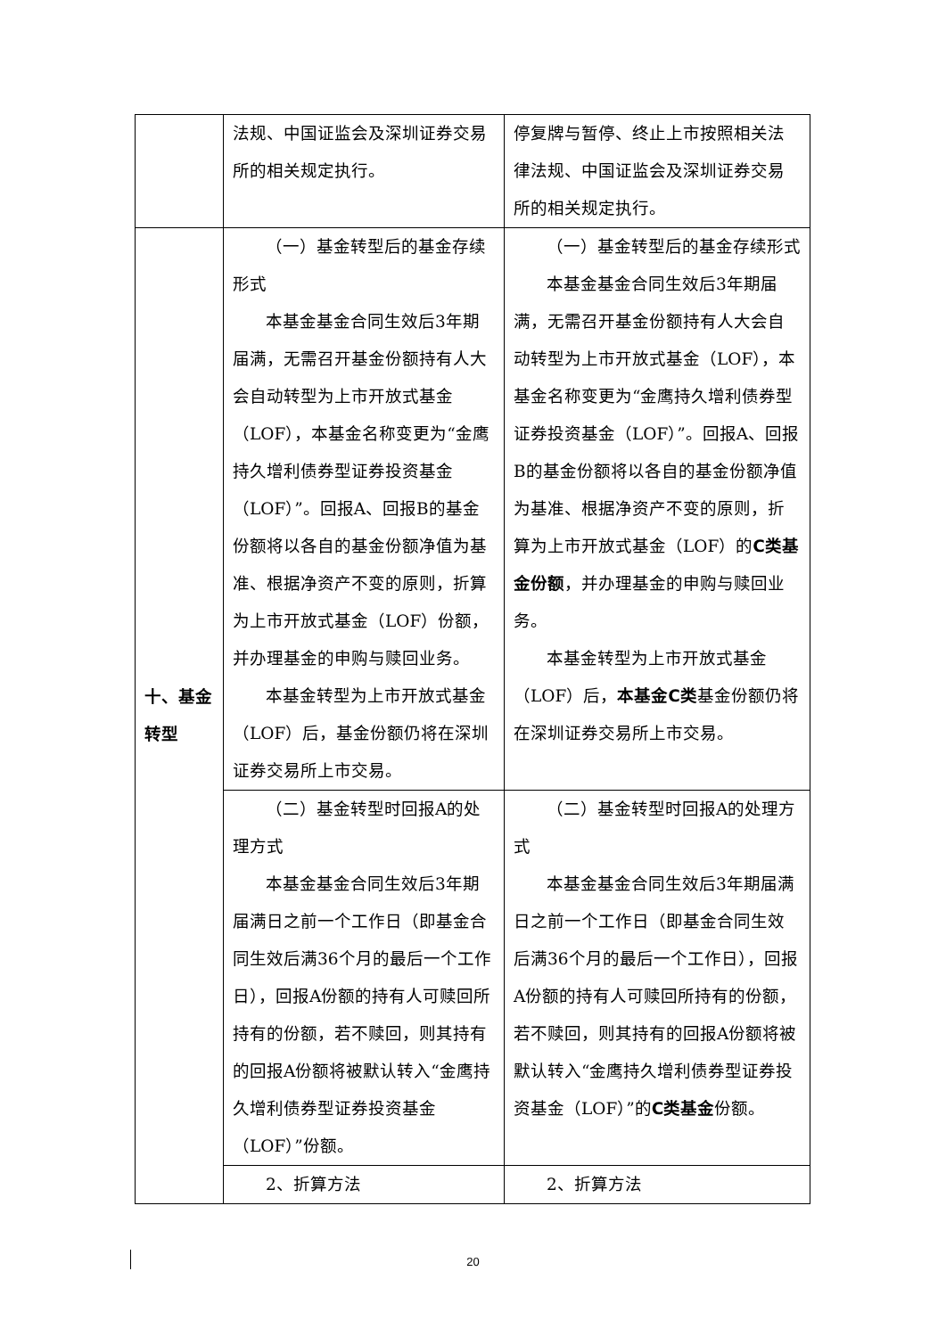| | 法规、中国证监会及深圳证券交易所的相关规定执行。 | 停复牌与暂停、终止上市按照相关法律法规、中国证监会及深圳证券交易所的相关规定执行。 |
| 十、基金转型 | （一）基金转型后的基金存续形式 本基金基金合同生效后3年期届满，无需召开基金份额持有人大会自动转型为上市开放式基金（LOF），本基金名称变更为“金鹰持久增利债券型证券投资基金（LOF）”。回报A、回报B的基金份额将以各自的基金份额净值为基准、根据净资产不变的原则，折算为上市开放式基金（LOF）份额，并办理基金的申购与赎回业务。 本基金转型为上市开放式基金（LOF）后，基金份额仍将在深圳证券交易所上市交易。 | （一）基金转型后的基金存续形式 本基金基金合同生效后3年期届满，无需召开基金份额持有人大会自动转型为上市开放式基金（LOF），本基金名称变更为“金鹰持久增利债券型证券投资基金（LOF）”。回报A、回报B的基金份额将以各自的基金份额净值为基准、根据净资产不变的原则，折算为上市开放式基金（LOF）的 C类基金份额 ，并办理基金的申购与赎回业务。 本基金转型为上市开放式基金（LOF）后， 本基金C类 基金份额仍将在深圳证券交易所上市交易。 |
| | （二）基金转型时回报A的处理方式 本基金基金合同生效后3年期届满日之前一个工作日（即基金合同生效后满36个月的最后一个工作日），回报A份额的持有人可赎回所持有的份额，若不赎回，则其持有的回报A份额将被默认转入“金鹰持久增利债券型证券投资基金（LOF）”份额。 | （二）基金转型时回报A的处理方式 本基金基金合同生效后3年期届满日之前一个工作日（即基金合同生效后满36个月的最后一个工作日），回报A份额的持有人可赎回所持有的份额，若不赎回，则其持有的回报A份额将被默认转入“金鹰持久增利债券型证券投资基金（LOF）”的 C类基金 份额。 |
| | 2、折算方法 | 2、折算方法 |
20